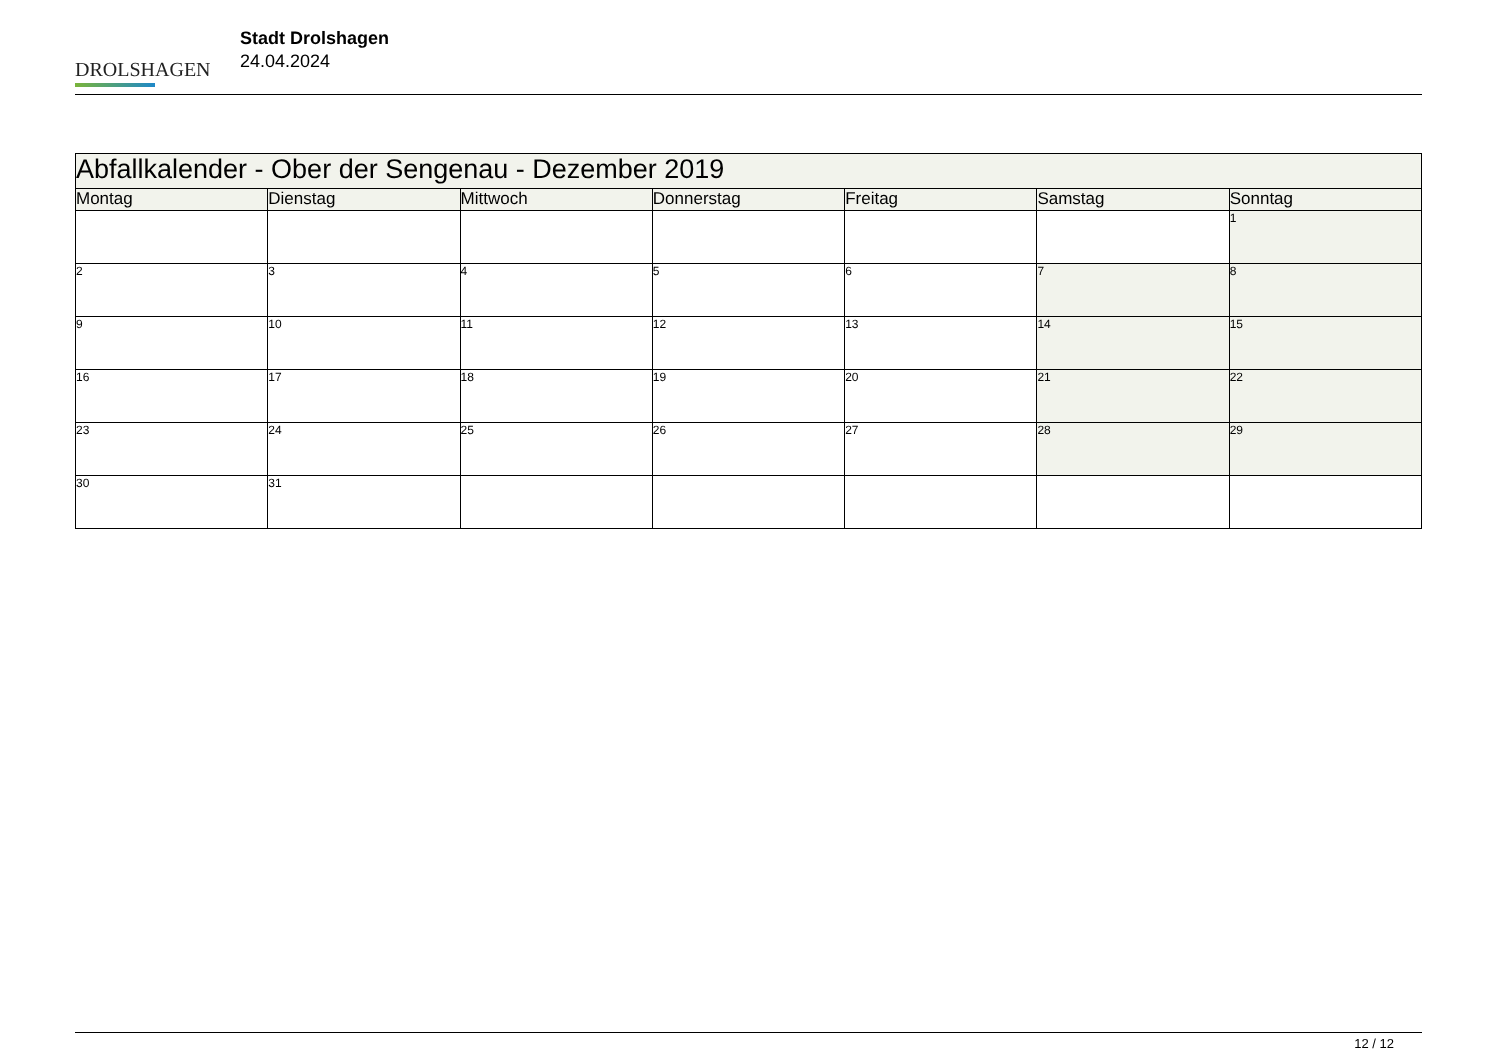DROLSHAGEN
Stadt Drolshagen
24.04.2024
| Abfallkalender - Ober der Sengenau - Dezember 2019 | | | | | | |
| --- | --- | --- | --- | --- | --- | --- |
| Montag | Dienstag | Mittwoch | Donnerstag | Freitag | Samstag | Sonntag |
| | | | | | | 1 |
| 2 | 3 | 4 | 5 | 6 | 7 | 8 |
| 9 | 10 | 11 | 12 | 13 | 14 | 15 |
| 16 | 17 | 18 | 19 | 20 | 21 | 22 |
| 23 | 24 | 25 | 26 | 27 | 28 | 29 |
| 30 | 31 | | | | | |
12 / 12